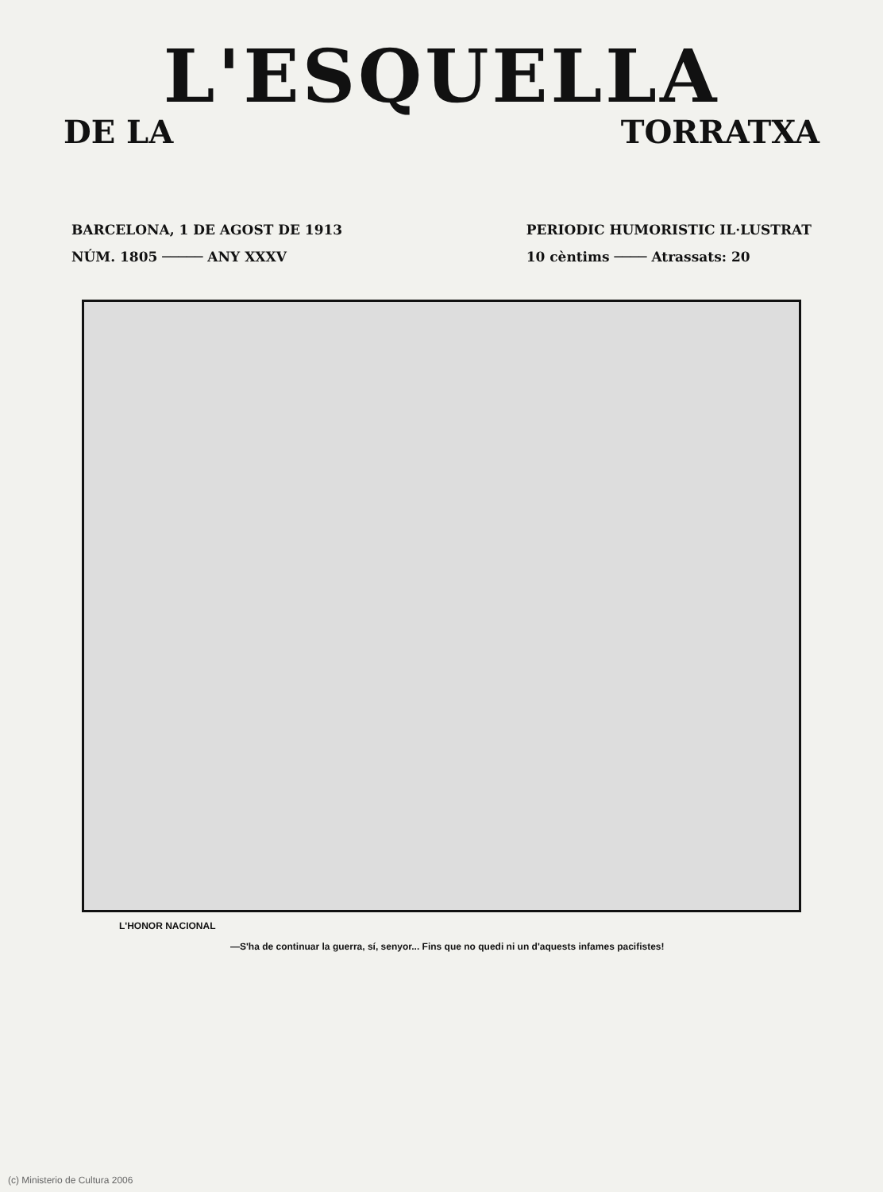L'ESQUELLA
DE LA TORRATXA
BARCELONA, 1 DE AGOST DE 1913
NÚM. 1805 ───── ANY XXXV
PERIODIC HUMORISTIC IL·LUSTRAT
10 cèntims ──── Atrassats: 20
L'HONOR NACIONAL
—S'ha de continuar la guerra, sí, senyor... Fins que no quedi ni un d'aquests infames pacifistes!
(c) Ministerio de Cultura 2006